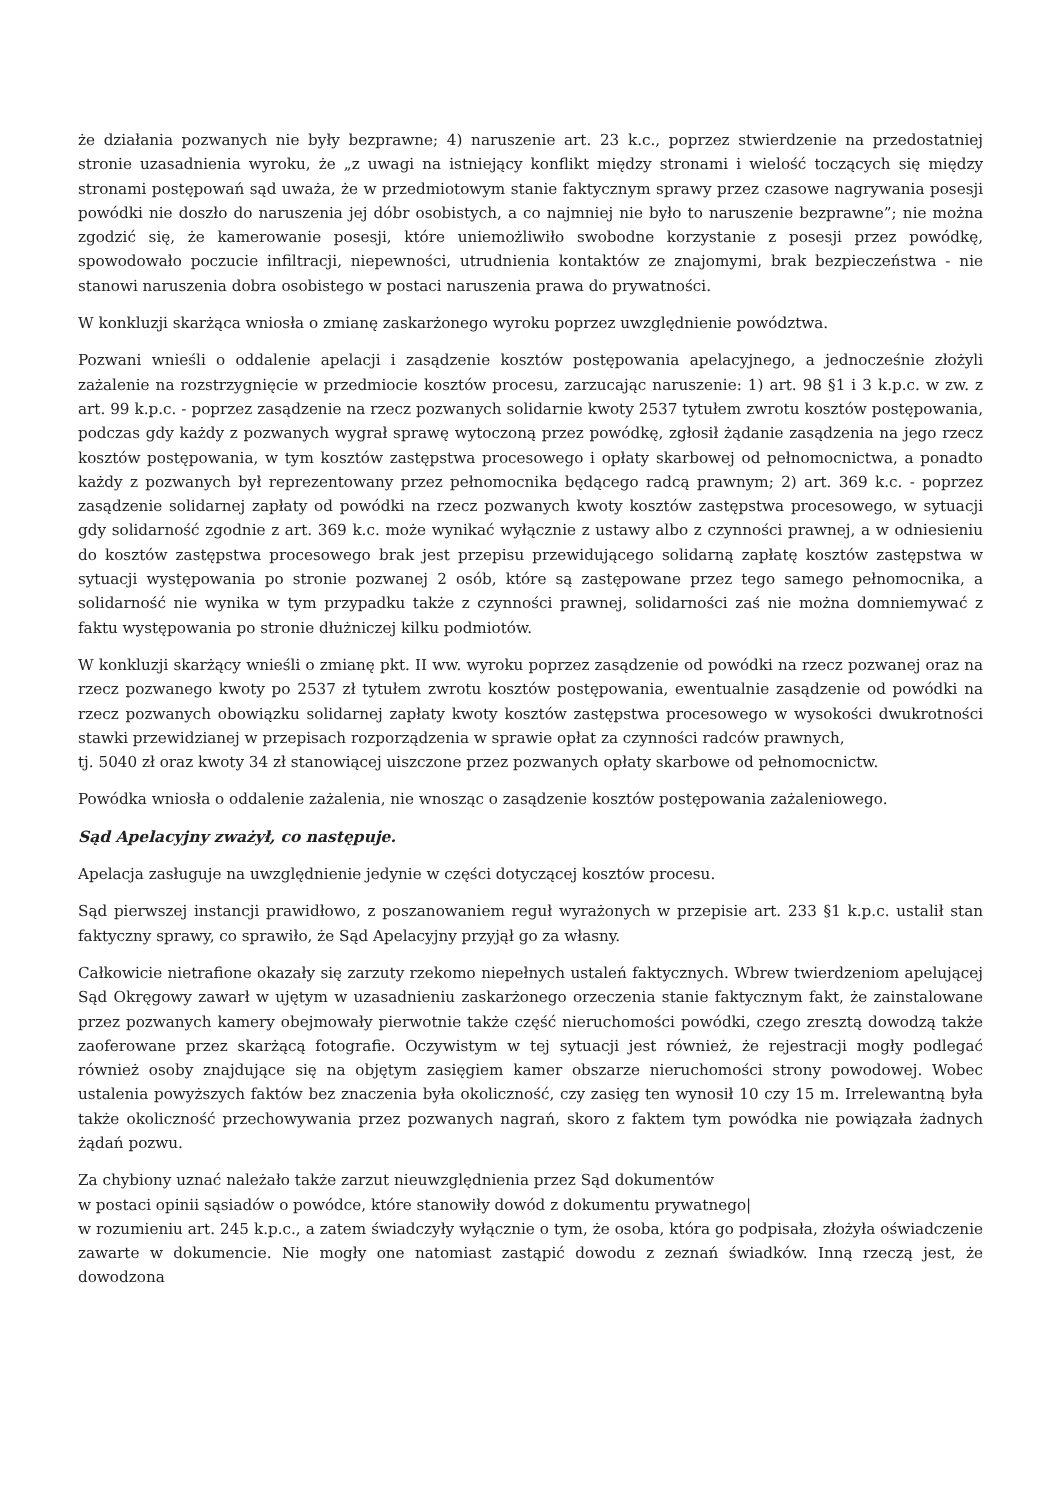że działania pozwanych nie były bezprawne; 4) naruszenie art. 23 k.c., poprzez stwierdzenie na przedostatniej stronie uzasadnienia wyroku, że „z uwagi na istniejący konflikt między stronami i wielość toczących się między stronami postępowań sąd uważa, że w przedmiotowym stanie faktycznym sprawy przez czasowe nagrywania posesji powódki nie doszło do naruszenia jej dóbr osobistych, a co najmniej nie było to naruszenie bezprawne”; nie można zgodzić się, że kamerowanie posesji, które uniemożliwiło swobodne korzystanie z posesji przez powódkę, spowodowało poczucie infiltracji, niepewności, utrudnienia kontaktów ze znajomymi, brak bezpieczeństwa - nie stanowi naruszenia dobra osobistego w postaci naruszenia prawa do prywatności.
W konkluzji skarżąca wniosła o zmianę zaskarżonego wyroku poprzez uwzględnienie powództwa.
Pozwani wnieśli o oddalenie apelacji i zasądzenie kosztów postępowania apelacyjnego, a jednocześnie złożyli zażalenie na rozstrzygnięcie w przedmiocie kosztów procesu, zarzucając naruszenie: 1) art. 98 §1 i 3 k.p.c. w zw. z art. 99 k.p.c. - poprzez zasądzenie na rzecz pozwanych solidarnie kwoty 2537 tytułem zwrotu kosztów postępowania, podczas gdy każdy z pozwanych wygrał sprawę wytoczoną przez powódkę, zgłosił żądanie zasądzenia na jego rzecz kosztów postępowania, w tym kosztów zastępstwa procesowego i opłaty skarbowej od pełnomocnictwa, a ponadto każdy z pozwanych był reprezentowany przez pełnomocnika będącego radcą prawnym; 2) art. 369 k.c. - poprzez zasądzenie solidarnej zapłaty od powódki na rzecz pozwanych kwoty kosztów zastępstwa procesowego, w sytuacji gdy solidarność zgodnie z art. 369 k.c. może wynikać wyłącznie z ustawy albo z czynności prawnej, a w odniesieniu do kosztów zastępstwa procesowego brak jest przepisu przewidującego solidarną zapłatę kosztów zastępstwa w sytuacji występowania po stronie pozwanej 2 osób, które są zastępowane przez tego samego pełnomocnika, a solidarność nie wynika w tym przypadku także z czynności prawnej, solidarności zaś nie można domniemywać z faktu występowania po stronie dłużniczej kilku podmiotów.
W konkluzji skarżący wnieśli o zmianę pkt. II ww. wyroku poprzez zasądzenie od powódki na rzecz pozwanej oraz na rzecz pozwanego kwoty po 2537 zł tytułem zwrotu kosztów postępowania, ewentualnie zasądzenie od powódki na rzecz pozwanych obowiązku solidarnej zapłaty kwoty kosztów zastępstwa procesowego w wysokości dwukrotności stawki przewidzianej w przepisach rozporządzenia w sprawie opłat za czynności radców prawnych,
tj. 5040 zł oraz kwoty 34 zł stanowiącej uiszczone przez pozwanych opłaty skarbowe od pełnomocnictw.
Powódka wniosła o oddalenie zażalenia, nie wnosząc o zasądzenie kosztów postępowania zażaleniowego.
Sąd Apelacyjny zważył, co następuje.
Apelacja zasługuje na uwzględnienie jedynie w części dotyczącej kosztów procesu.
Sąd pierwszej instancji prawidłowo, z poszanowaniem reguł wyrażonych w przepisie art. 233 §1 k.p.c. ustalił stan faktyczny sprawy, co sprawiło, że Sąd Apelacyjny przyjął go za własny.
Całkowicie nietrafione okazały się zarzuty rzekomo niepełnych ustaleń faktycznych. Wbrew twierdzeniom apelującej Sąd Okręgowy zawarł w ujętym w uzasadnieniu zaskarżonego orzeczenia stanie faktycznym fakt, że zainstalowane przez pozwanych kamery obejmowały pierwotnie także część nieruchomości powódki, czego zresztą dowodzą także zaoferowane przez skarżącą fotografie. Oczywistym w tej sytuacji jest również, że rejestracji mogły podlegać również osoby znajdujące się na objętym zasięgiem kamer obszarze nieruchomości strony powodowej. Wobec ustalenia powyższych faktów bez znaczenia była okoliczność, czy zasięg ten wynosił 10 czy 15 m. Irrelewantną była także okoliczność przechowywania przez pozwanych nagrań, skoro z faktem tym powódka nie powiązała żadnych żądań pozwu.
Za chybiony uznać należało także zarzut nieuwzględnienia przez Sąd dokumentów
w postaci opinii sąsiadów o powódce, które stanowiły dowód z dokumentu prywatnego|
w rozumieniu art. 245 k.p.c., a zatem świadczyły wyłącznie o tym, że osoba, która go podpisała, złożyła oświadczenie zawarte w dokumencie. Nie mogły one natomiast zastąpić dowodu z zeznań świadków. Inną rzeczą jest, że dowodzona